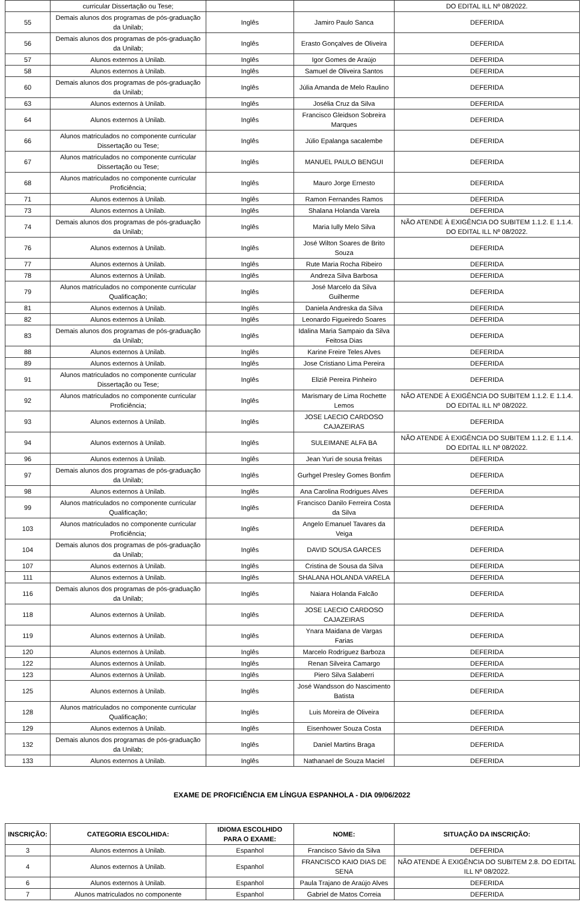| | curricular Dissertação ou Tese; | | | DO EDITAL ILL Nº 08/2022. |
| 55 | Demais alunos dos programas de pós-graduação da Unilab; | Inglês | Jamiro Paulo Sanca | DEFERIDA |
| 56 | Demais alunos dos programas de pós-graduação da Unilab; | Inglês | Erasto Gonçalves de Oliveira | DEFERIDA |
| 57 | Alunos externos à Unilab. | Inglês | Igor Gomes de Araújo | DEFERIDA |
| 58 | Alunos externos à Unilab. | Inglês | Samuel de Oliveira Santos | DEFERIDA |
| 60 | Demais alunos dos programas de pós-graduação da Unilab; | Inglês | Júlia Amanda de Melo Raulino | DEFERIDA |
| 63 | Alunos externos à Unilab. | Inglês | Josélia Cruz da Silva | DEFERIDA |
| 64 | Alunos externos à Unilab. | Inglês | Francisco Gleidson Sobreira Marques | DEFERIDA |
| 66 | Alunos matriculados no componente curricular Dissertação ou Tese; | Inglês | Júlio Epalanga sacalembe | DEFERIDA |
| 67 | Alunos matriculados no componente curricular Dissertação ou Tese; | Inglês | MANUEL PAULO BENGUI | DEFERIDA |
| 68 | Alunos matriculados no componente curricular Proficiência; | Inglês | Mauro Jorge Ernesto | DEFERIDA |
| 71 | Alunos externos à Unilab. | Inglês | Ramon Fernandes Ramos | DEFERIDA |
| 73 | Alunos externos à Unilab. | Inglês | Shalana Holanda Varela | DEFERIDA |
| 74 | Demais alunos dos programas de pós-graduação da Unilab; | Inglês | Maria Iully Melo Silva | NÃO ATENDE À EXIGÊNCIA DO SUBITEM 1.1.2. E 1.1.4. DO EDITAL ILL Nº 08/2022. |
| 76 | Alunos externos à Unilab. | Inglês | José Wilton Soares de Brito Souza | DEFERIDA |
| 77 | Alunos externos à Unilab. | Inglês | Rute Maria Rocha Ribeiro | DEFERIDA |
| 78 | Alunos externos à Unilab. | Inglês | Andreza Silva Barbosa | DEFERIDA |
| 79 | Alunos matriculados no componente curricular Qualificação; | Inglês | José Marcelo da Silva Guilherme | DEFERIDA |
| 81 | Alunos externos à Unilab. | Inglês | Daniela Andreska da Silva | DEFERIDA |
| 82 | Alunos externos à Unilab. | Inglês | Leonardo Figueiredo Soares | DEFERIDA |
| 83 | Demais alunos dos programas de pós-graduação da Unilab; | Inglês | Idalina Maria Sampaio da Silva Feitosa Dias | DEFERIDA |
| 88 | Alunos externos à Unilab. | Inglês | Karine Freire Teles Alves | DEFERIDA |
| 89 | Alunos externos à Unilab. | Inglês | Jose Cristiano Lima Pereira | DEFERIDA |
| 91 | Alunos matriculados no componente curricular Dissertação ou Tese; | Inglês | Eliziê Pereira Pinheiro | DEFERIDA |
| 92 | Alunos matriculados no componente curricular Proficiência; | Inglês | Marismary de Lima Rochette Lemos | NÃO ATENDE À EXIGÊNCIA DO SUBITEM 1.1.2. E 1.1.4. DO EDITAL ILL Nº 08/2022. |
| 93 | Alunos externos à Unilab. | Inglês | JOSE LAECIO CARDOSO CAJAZEIRAS | DEFERIDA |
| 94 | Alunos externos à Unilab. | Inglês | SULEIMANE ALFA BA | NÃO ATENDE À EXIGÊNCIA DO SUBITEM 1.1.2. E 1.1.4. DO EDITAL ILL Nº 08/2022. |
| 96 | Alunos externos à Unilab. | Inglês | Jean Yuri de sousa freitas | DEFERIDA |
| 97 | Demais alunos dos programas de pós-graduação da Unilab; | Inglês | Gurhgel Presley Gomes Bonfim | DEFERIDA |
| 98 | Alunos externos à Unilab. | Inglês | Ana Carolina Rodrigues Alves | DEFERIDA |
| 99 | Alunos matriculados no componente curricular Qualificação; | Inglês | Francisco Danilo Ferreira Costa da Silva | DEFERIDA |
| 103 | Alunos matriculados no componente curricular Proficiência; | Inglês | Angelo Emanuel Tavares da Veiga | DEFERIDA |
| 104 | Demais alunos dos programas de pós-graduação da Unilab; | Inglês | DAVID SOUSA GARCES | DEFERIDA |
| 107 | Alunos externos à Unilab. | Inglês | Cristina de Sousa da Silva | DEFERIDA |
| 111 | Alunos externos à Unilab. | Inglês | SHALANA HOLANDA VARELA | DEFERIDA |
| 116 | Demais alunos dos programas de pós-graduação da Unilab; | Inglês | Naiara Holanda Falcão | DEFERIDA |
| 118 | Alunos externos à Unilab. | Inglês | JOSE LAECIO CARDOSO CAJAZEIRAS | DEFERIDA |
| 119 | Alunos externos à Unilab. | Inglês | Ynara Maidana de Vargas Farias | DEFERIDA |
| 120 | Alunos externos à Unilab. | Inglês | Marcelo Rodríguez Barboza | DEFERIDA |
| 122 | Alunos externos à Unilab. | Inglês | Renan Silveira Camargo | DEFERIDA |
| 123 | Alunos externos à Unilab. | Inglês | Piero Silva Salaberri | DEFERIDA |
| 125 | Alunos externos à Unilab. | Inglês | José Wandsson do Nascimento Batista | DEFERIDA |
| 128 | Alunos matriculados no componente curricular Qualificação; | Inglês | Luis Moreira de Oliveira | DEFERIDA |
| 129 | Alunos externos à Unilab. | Inglês | Eisenhower Souza Costa | DEFERIDA |
| 132 | Demais alunos dos programas de pós-graduação da Unilab; | Inglês | Daniel Martins Braga | DEFERIDA |
| 133 | Alunos externos à Unilab. | Inglês | Nathanael de Souza Maciel | DEFERIDA |
EXAME DE PROFICIÊNCIA EM LÍNGUA ESPANHOLA - DIA 09/06/2022
| INSCRIÇÃO: | CATEGORIA ESCOLHIDA: | IDIOMA ESCOLHIDO PARA O EXAME: | NOME: | SITUAÇÃO DA INSCRIÇÃO: |
| --- | --- | --- | --- | --- |
| 3 | Alunos externos à Unilab. | Espanhol | Francisco Sávio da Silva | DEFERIDA |
| 4 | Alunos externos à Unilab. | Espanhol | FRANCISCO KAIO DIAS DE SENA | NÃO ATENDE À EXIGÊNCIA DO SUBITEM 2.8. DO EDITAL ILL Nº 08/2022. |
| 6 | Alunos externos à Unilab. | Espanhol | Paula Trajano de Araújo Alves | DEFERIDA |
| 7 | Alunos matriculados no componente | Espanhol | Gabriel de Matos Correia | DEFERIDA |